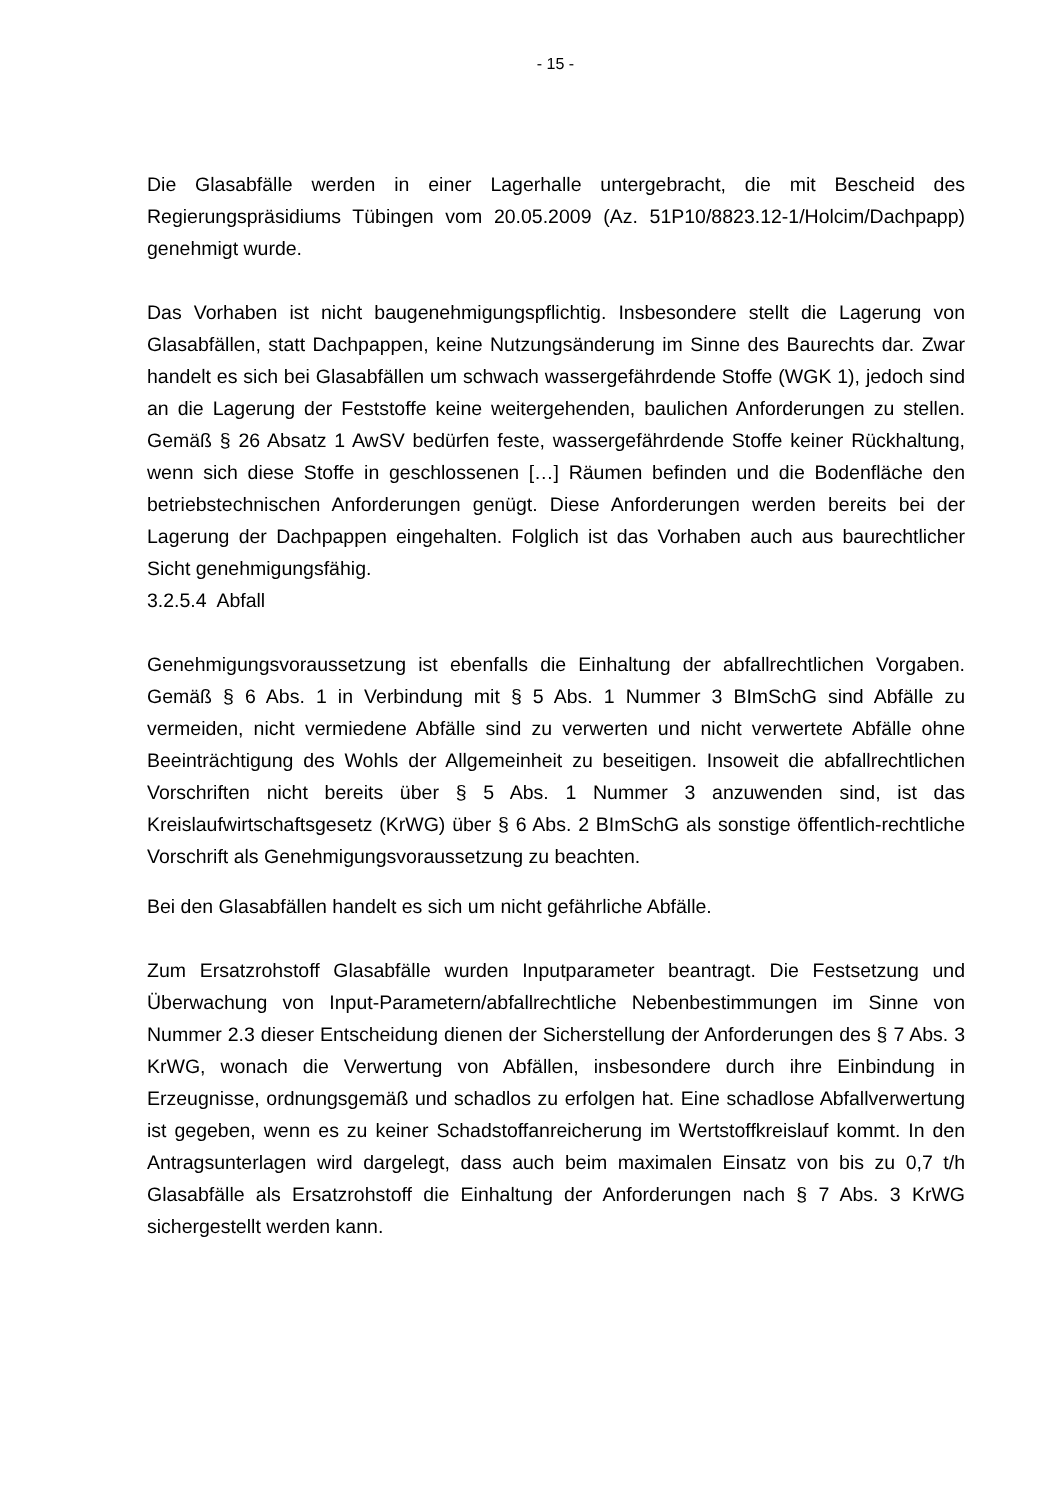- 15 -
Die Glasabfälle werden in einer Lagerhalle untergebracht, die mit Bescheid des Regierungspräsidiums Tübingen vom 20.05.2009 (Az. 51P10/8823.12-1/Holcim/Dachpapp) genehmigt wurde.
Das Vorhaben ist nicht baugenehmigungspflichtig. Insbesondere stellt die Lagerung von Glasabfällen, statt Dachpappen, keine Nutzungsänderung im Sinne des Baurechts dar. Zwar handelt es sich bei Glasabfällen um schwach wassergefährdende Stoffe (WGK 1), jedoch sind an die Lagerung der Feststoffe keine weitergehenden, baulichen Anforderungen zu stellen. Gemäß § 26 Absatz 1 AwSV bedürfen feste, wassergefährdende Stoffe keiner Rückhaltung, wenn sich diese Stoffe in geschlossenen […] Räumen befinden und die Bodenfläche den betriebstechnischen Anforderungen genügt. Diese Anforderungen werden bereits bei der Lagerung der Dachpappen eingehalten. Folglich ist das Vorhaben auch aus baurechtlicher Sicht genehmigungsfähig.
3.2.5.4 Abfall
Genehmigungsvoraussetzung ist ebenfalls die Einhaltung der abfallrechtlichen Vorgaben. Gemäß § 6 Abs. 1 in Verbindung mit § 5 Abs. 1 Nummer 3 BImSchG sind Abfälle zu vermeiden, nicht vermiedene Abfälle sind zu verwerten und nicht verwertete Abfälle ohne Beeinträchtigung des Wohls der Allgemeinheit zu beseitigen. Insoweit die abfallrechtlichen Vorschriften nicht bereits über § 5 Abs. 1 Nummer 3 anzuwenden sind, ist das Kreislaufwirtschaftsgesetz (KrWG) über § 6 Abs. 2 BImSchG als sonstige öffentlich-rechtliche Vorschrift als Genehmigungsvoraussetzung zu beachten.
Bei den Glasabfällen handelt es sich um nicht gefährliche Abfälle.
Zum Ersatzrohstoff Glasabfälle wurden Inputparameter beantragt. Die Festsetzung und Überwachung von Input-Parametern/abfallrechtliche Nebenbestimmungen im Sinne von Nummer 2.3 dieser Entscheidung dienen der Sicherstellung der Anforderungen des § 7 Abs. 3 KrWG, wonach die Verwertung von Abfällen, insbesondere durch ihre Einbindung in Erzeugnisse, ordnungsgemäß und schadlos zu erfolgen hat. Eine schadlose Abfallverwertung ist gegeben, wenn es zu keiner Schadstoffanreicherung im Wertstoffkreislauf kommt. In den Antragsunterlagen wird dargelegt, dass auch beim maximalen Einsatz von bis zu 0,7 t/h Glasabfälle als Ersatzrohstoff die Einhaltung der Anforderungen nach § 7 Abs. 3 KrWG sichergestellt werden kann.